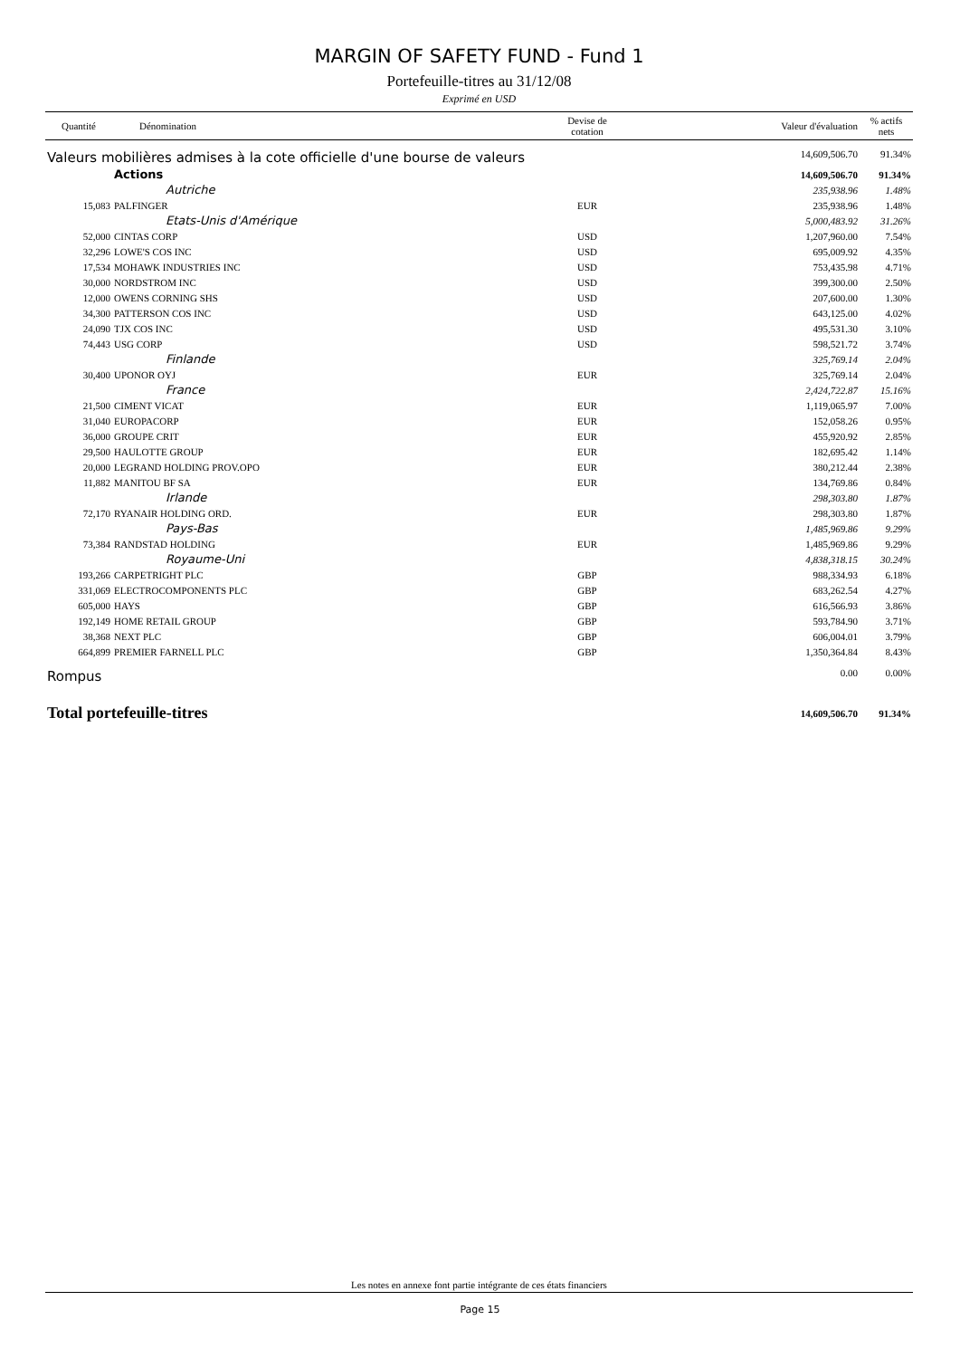MARGIN OF SAFETY FUND - Fund 1
Portefeuille-titres au 31/12/08
Exprimé en USD
| Quantité | Dénomination | Devise de cotation | Valeur d'évaluation | % actifs nets |
| --- | --- | --- | --- | --- |
| Valeurs mobilières admises à la cote officielle d'une bourse de valeurs | | | 14,609,506.70 | 91.34% |
| Actions | | | 14,609,506.70 | 91.34% |
| Autriche | | | 235,938.96 | 1.48% |
| 15,083 | PALFINGER | EUR | 235,938.96 | 1.48% |
| Etats-Unis d'Amérique | | | 5,000,483.92 | 31.26% |
| 52,000 | CINTAS CORP | USD | 1,207,960.00 | 7.54% |
| 32,296 | LOWE'S COS INC | USD | 695,009.92 | 4.35% |
| 17,534 | MOHAWK INDUSTRIES INC | USD | 753,435.98 | 4.71% |
| 30,000 | NORDSTROM INC | USD | 399,300.00 | 2.50% |
| 12,000 | OWENS CORNING SHS | USD | 207,600.00 | 1.30% |
| 34,300 | PATTERSON COS INC | USD | 643,125.00 | 4.02% |
| 24,090 | TJX COS INC | USD | 495,531.30 | 3.10% |
| 74,443 | USG CORP | USD | 598,521.72 | 3.74% |
| Finlande | | | 325,769.14 | 2.04% |
| 30,400 | UPONOR OYJ | EUR | 325,769.14 | 2.04% |
| France | | | 2,424,722.87 | 15.16% |
| 21,500 | CIMENT VICAT | EUR | 1,119,065.97 | 7.00% |
| 31,040 | EUROPACORP | EUR | 152,058.26 | 0.95% |
| 36,000 | GROUPE CRIT | EUR | 455,920.92 | 2.85% |
| 29,500 | HAULOTTE GROUP | EUR | 182,695.42 | 1.14% |
| 20,000 | LEGRAND HOLDING PROV.OPO | EUR | 380,212.44 | 2.38% |
| 11,882 | MANITOU BF SA | EUR | 134,769.86 | 0.84% |
| Irlande | | | 298,303.80 | 1.87% |
| 72,170 | RYANAIR HOLDING ORD. | EUR | 298,303.80 | 1.87% |
| Pays-Bas | | | 1,485,969.86 | 9.29% |
| 73,384 | RANDSTAD HOLDING | EUR | 1,485,969.86 | 9.29% |
| Royaume-Uni | | | 4,838,318.15 | 30.24% |
| 193,266 | CARPETRIGHT PLC | GBP | 988,334.93 | 6.18% |
| 331,069 | ELECTROCOMPONENTS PLC | GBP | 683,262.54 | 4.27% |
| 605,000 | HAYS | GBP | 616,566.93 | 3.86% |
| 192,149 | HOME RETAIL GROUP | GBP | 593,784.90 | 3.71% |
| 38,368 | NEXT PLC | GBP | 606,004.01 | 3.79% |
| 664,899 | PREMIER FARNELL PLC | GBP | 1,350,364.84 | 8.43% |
| Rompus | | | 0.00 | 0.00% |
| Total portefeuille-titres | | | 14,609,506.70 | 91.34% |
Les notes en annexe font partie intégrante de ces états financiers
Page 15